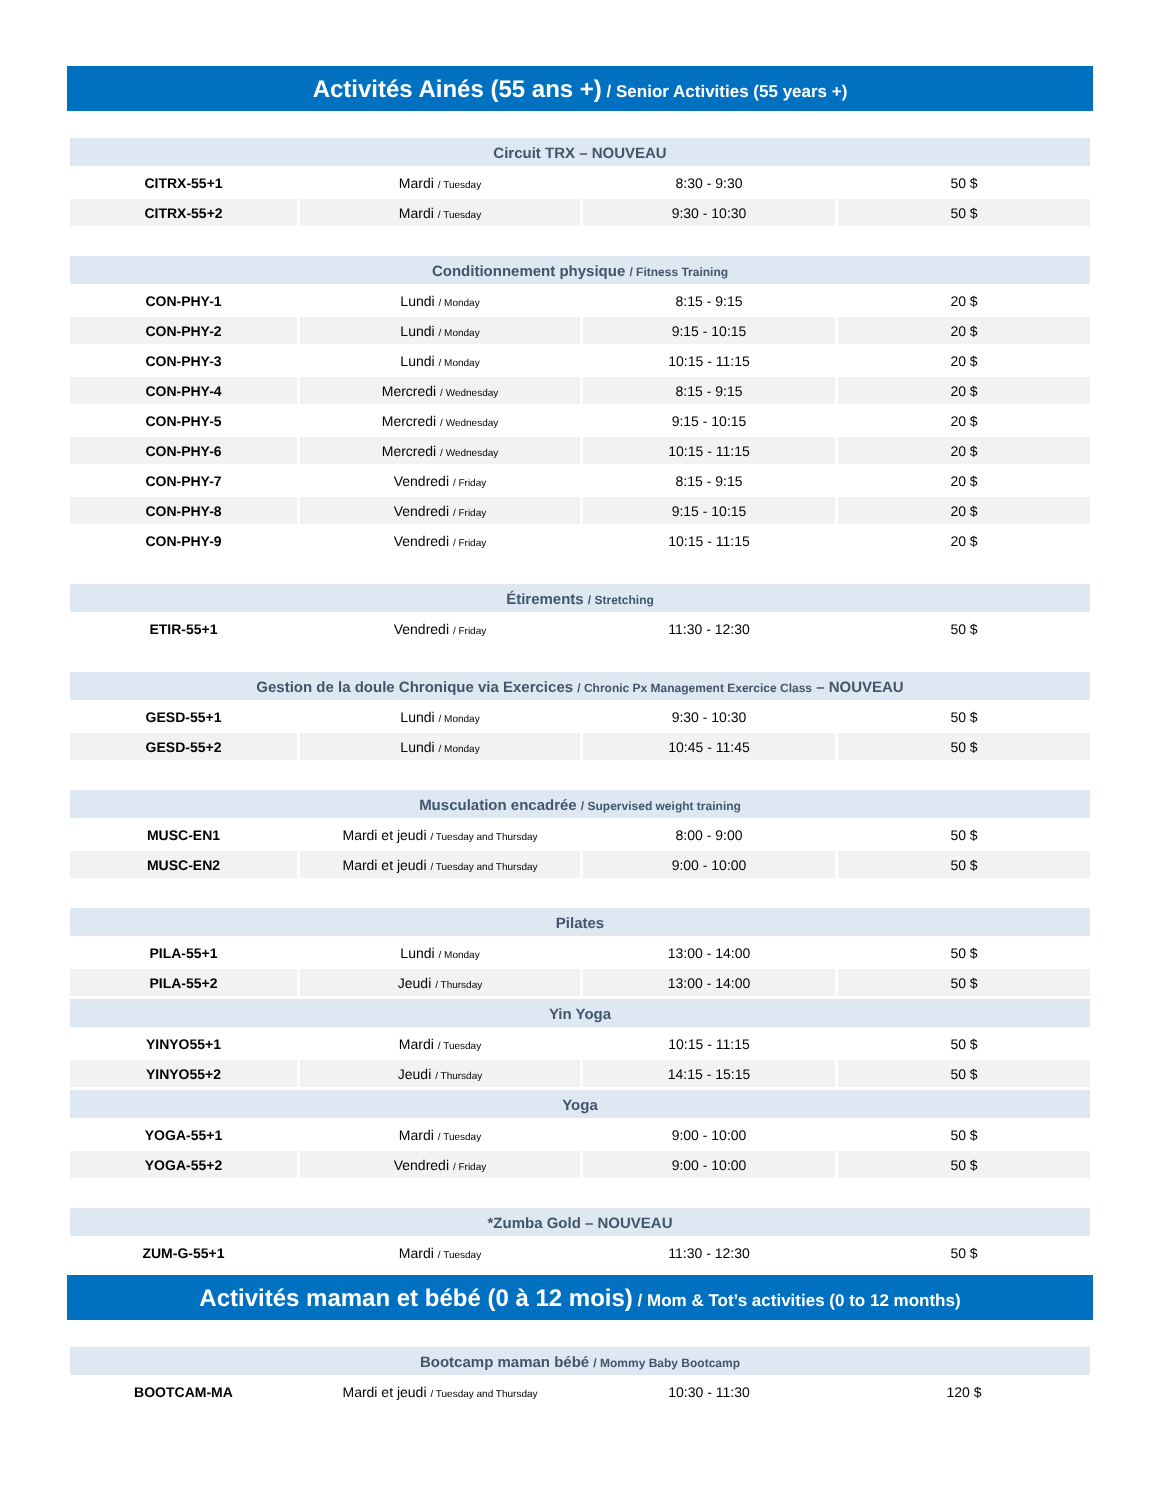Activités Ainés (55 ans +) / Senior Activities (55 years +)
| Circuit TRX – NOUVEAU | | | |
| --- | --- | --- | --- |
| CITRX-55+1 | Mardi / Tuesday | 8:30 - 9:30 | 50 $ |
| CITRX-55+2 | Mardi / Tuesday | 9:30 - 10:30 | 50 $ |
| Conditionnement physique / Fitness Training | | | |
| --- | --- | --- | --- |
| CON-PHY-1 | Lundi / Monday | 8:15 - 9:15 | 20 $ |
| CON-PHY-2 | Lundi / Monday | 9:15 - 10:15 | 20 $ |
| CON-PHY-3 | Lundi / Monday | 10:15 - 11:15 | 20 $ |
| CON-PHY-4 | Mercredi / Wednesday | 8:15 - 9:15 | 20 $ |
| CON-PHY-5 | Mercredi / Wednesday | 9:15 - 10:15 | 20 $ |
| CON-PHY-6 | Mercredi / Wednesday | 10:15 - 11:15 | 20 $ |
| CON-PHY-7 | Vendredi / Friday | 8:15 - 9:15 | 20 $ |
| CON-PHY-8 | Vendredi / Friday | 9:15 - 10:15 | 20 $ |
| CON-PHY-9 | Vendredi / Friday | 10:15 - 11:15 | 20 $ |
| Étirements / Stretching | | | |
| --- | --- | --- | --- |
| ETIR-55+1 | Vendredi / Friday | 11:30 - 12:30 | 50 $ |
| Gestion de la doule Chronique via Exercices / Chronic Px Management Exercice Class – NOUVEAU | | | |
| --- | --- | --- | --- |
| GESD-55+1 | Lundi / Monday | 9:30 - 10:30 | 50 $ |
| GESD-55+2 | Lundi / Monday | 10:45 - 11:45 | 50 $ |
| Musculation encadrée / Supervised weight training | | | |
| --- | --- | --- | --- |
| MUSC-EN1 | Mardi et jeudi / Tuesday and Thursday | 8:00 - 9:00 | 50 $ |
| MUSC-EN2 | Mardi et jeudi / Tuesday and Thursday | 9:00 - 10:00 | 50 $ |
| Pilates | | | |
| --- | --- | --- | --- |
| PILA-55+1 | Lundi / Monday | 13:00 - 14:00 | 50 $ |
| PILA-55+2 | Jeudi / Thursday | 13:00 - 14:00 | 50 $ |
| Yin Yoga | | | |
| YINYO55+1 | Mardi / Tuesday | 10:15 - 11:15 | 50 $ |
| YINYO55+2 | Jeudi / Thursday | 14:15 - 15:15 | 50 $ |
| Yoga | | | |
| YOGA-55+1 | Mardi / Tuesday | 9:00 - 10:00 | 50 $ |
| YOGA-55+2 | Vendredi / Friday | 9:00 - 10:00 | 50 $ |
| *Zumba Gold – NOUVEAU | | | |
| --- | --- | --- | --- |
| ZUM-G-55+1 | Mardi / Tuesday | 11:30 - 12:30 | 50 $ |
Activités maman et bébé (0 à 12 mois) / Mom & Tot’s activities (0 to 12 months)
| Bootcamp maman bébé / Mommy Baby Bootcamp | | | |
| --- | --- | --- | --- |
| BOOTCAM-MA | Mardi et jeudi / Tuesday and Thursday | 10:30 - 11:30 | 120 $ |